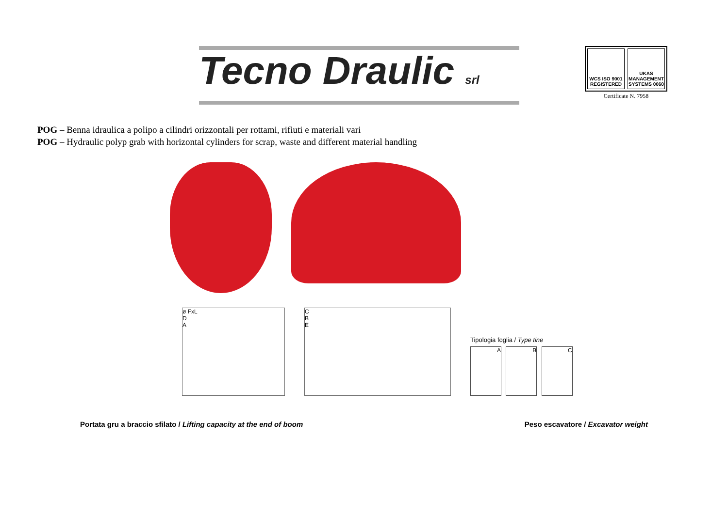Tecno Draulic srl
WCS ISO 9001 REGISTERED UKAS MANAGEMENT SYSTEMS 0060
Certificate N. 7958
POG – Benna idraulica a polipo a cilindri orizzontali per rottami, rifiuti e materiali vari
POG – Hydraulic polyp grab with horizontal cylinders for scrap, waste and different material handling
ø FxL
D
A
C
B
E
Tipologia foglia / Type tine
A B C
Portata gru a braccio sfilato / Lifting capacity at the end of boom
Peso escavatore / Excavator weight